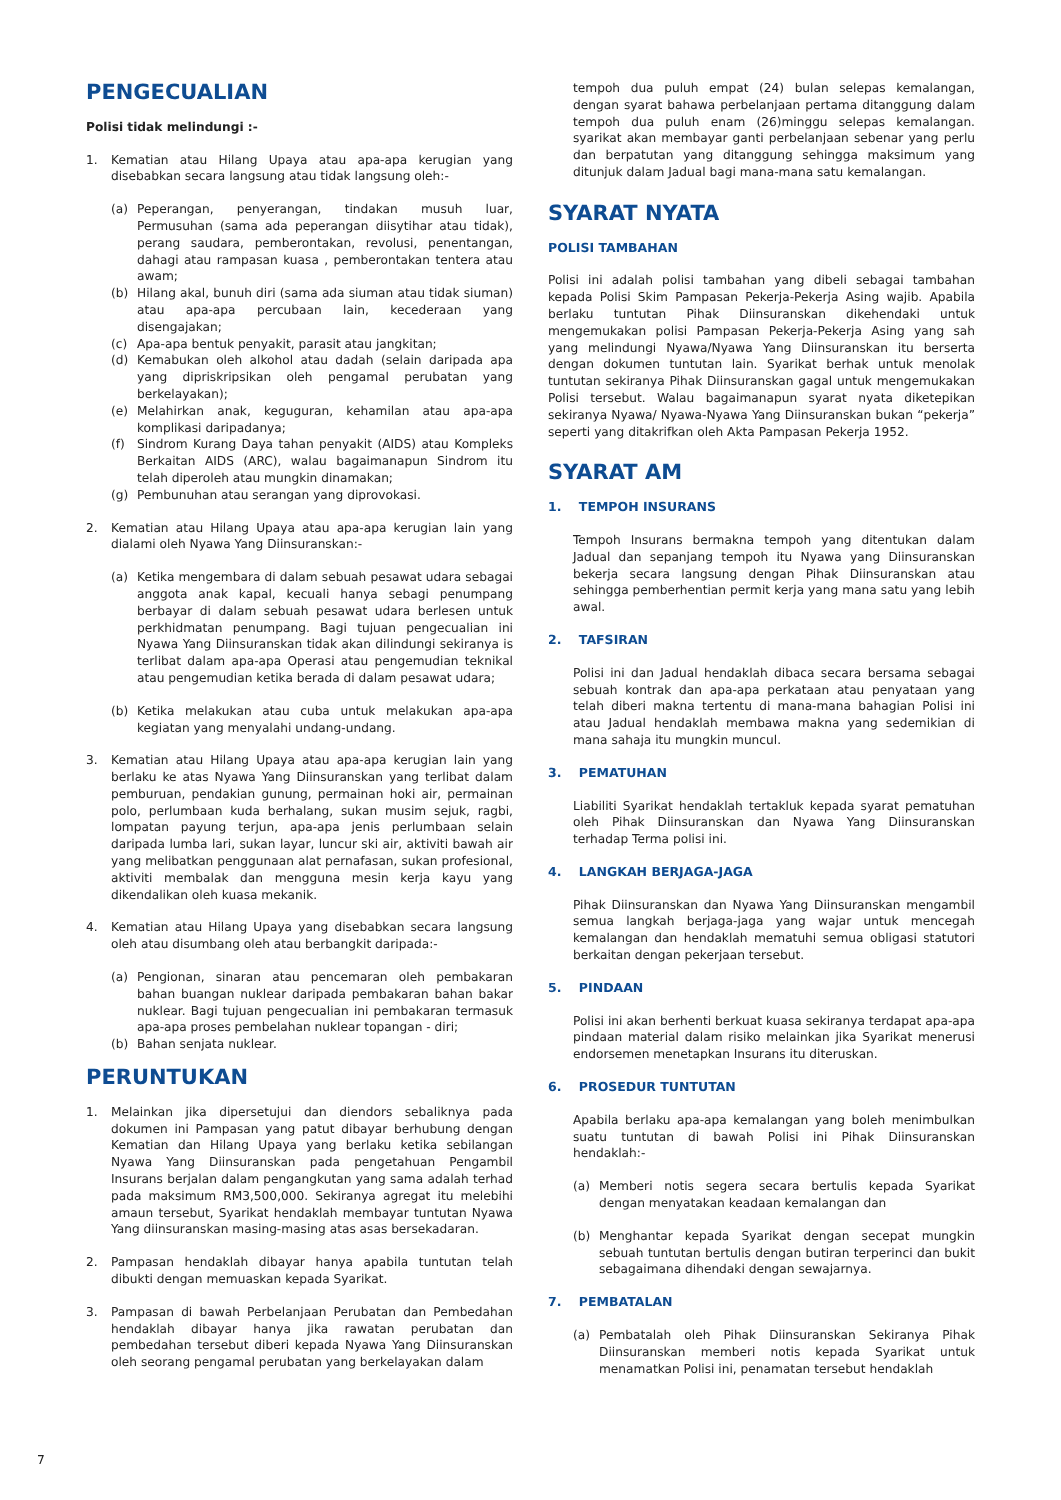PENGECUALIAN
Polisi tidak melindungi :-
1. Kematian atau Hilang Upaya atau apa-apa kerugian yang disebabkan secara langsung atau tidak langsung oleh:-
(a) Peperangan, penyerangan, tindakan musuh luar, Permusuhan (sama ada peperangan diisytihar atau tidak), perang saudara, pemberontakan, revolusi, penentangan, dahagi atau rampasan kuasa , pemberontakan tentera atau awam;
(b) Hilang akal, bunuh diri (sama ada siuman atau tidak siuman) atau apa-apa percubaan lain, kecederaan yang disengajakan;
(c) Apa-apa bentuk penyakit, parasit atau jangkitan;
(d) Kemabukan oleh alkohol atau dadah (selain daripada apa yang dipriskripsikan oleh pengamal perubatan yang berkelayakan);
(e) Melahirkan anak, keguguran, kehamilan atau apa-apa komplikasi daripadanya;
(f) Sindrom Kurang Daya tahan penyakit (AIDS) atau Kompleks Berkaitan AIDS (ARC), walau bagaimanapun Sindrom itu telah diperoleh atau mungkin dinamakan;
(g) Pembunuhan atau serangan yang diprovokasi.
2. Kematian atau Hilang Upaya atau apa-apa kerugian lain yang dialami oleh Nyawa Yang Diinsuranskan:-
(a) Ketika mengembara di dalam sebuah pesawat udara sebagai anggota anak kapal, kecuali hanya sebagi penumpang berbayar di dalam sebuah pesawat udara berlesen untuk perkhidmatan penumpang. Bagi tujuan pengecualian ini Nyawa Yang Diinsuranskan tidak akan dilindungi sekiranya is terlibat dalam apa-apa Operasi atau pengemudian teknikal atau pengemudian ketika berada di dalam pesawat udara;
(b) Ketika melakukan atau cuba untuk melakukan apa-apa kegiatan yang menyalahi undang-undang.
3. Kematian atau Hilang Upaya atau apa-apa kerugian lain yang berlaku ke atas Nyawa Yang Diinsuranskan yang terlibat dalam pemburuan, pendakian gunung, permainan hoki air, permainan polo, perlumbaan kuda berhalang, sukan musim sejuk, ragbi, lompatan payung terjun, apa-apa jenis perlumbaan selain daripada lumba lari, sukan layar, luncur ski air, aktiviti bawah air yang melibatkan penggunaan alat pernafasan, sukan profesional, aktiviti membalak dan mengguna mesin kerja kayu yang dikendalikan oleh kuasa mekanik.
4. Kematian atau Hilang Upaya yang disebabkan secara langsung oleh atau disumbang oleh atau berbangkit daripada:-
(a) Pengionan, sinaran atau pencemaran oleh pembakaran bahan buangan nuklear daripada pembakaran bahan bakar nuklear. Bagi tujuan pengecualian ini pembakaran termasuk apa-apa proses pembelahan nuklear topangan - diri;
(b) Bahan senjata nuklear.
PERUNTUKAN
1. Melainkan jika dipersetujui dan diendors sebaliknya pada dokumen ini Pampasan yang patut dibayar berhubung dengan Kematian dan Hilang Upaya yang berlaku ketika sebilangan Nyawa Yang Diinsuranskan pada pengetahuan Pengambil Insurans berjalan dalam pengangkutan yang sama adalah terhad pada maksimum RM3,500,000. Sekiranya agregat itu melebihi amaun tersebut, Syarikat hendaklah membayar tuntutan Nyawa Yang diinsuranskan masing-masing atas asas bersekadaran.
2. Pampasan hendaklah dibayar hanya apabila tuntutan telah dibukti dengan memuaskan kepada Syarikat.
3. Pampasan di bawah Perbelanjaan Perubatan dan Pembedahan hendaklah dibayar hanya jika rawatan perubatan dan pembedahan tersebut diberi kepada Nyawa Yang Diinsuranskan oleh seorang pengamal perubatan yang berkelayakan dalam
tempoh dua puluh empat (24) bulan selepas kemalangan, dengan syarat bahawa perbelanjaan pertama ditanggung dalam tempoh dua puluh enam (26)minggu selepas kemalangan. syarikat akan membayar ganti perbelanjaan sebenar yang perlu dan berpatutan yang ditanggung sehingga maksimum yang ditunjuk dalam Jadual bagi mana-mana satu kemalangan.
SYARAT NYATA
POLISI TAMBAHAN
Polisi ini adalah polisi tambahan yang dibeli sebagai tambahan kepada Polisi Skim Pampasan Pekerja-Pekerja Asing wajib. Apabila berlaku tuntutan Pihak Diinsuranskan dikehendaki untuk mengemukakan polisi Pampasan Pekerja-Pekerja Asing yang sah yang melindungi Nyawa/Nyawa Yang Diinsuranskan itu berserta dengan dokumen tuntutan lain. Syarikat berhak untuk menolak tuntutan sekiranya Pihak Diinsuranskan gagal untuk mengemukakan Polisi tersebut. Walau bagaimanapun syarat nyata diketepikan sekiranya Nyawa/ Nyawa-Nyawa Yang Diinsuranskan bukan “pekerja” seperti yang ditakrifkan oleh Akta Pampasan Pekerja 1952.
SYARAT AM
1. TEMPOH INSURANS
Tempoh Insurans bermakna tempoh yang ditentukan dalam Jadual dan sepanjang tempoh itu Nyawa yang Diinsuranskan bekerja secara langsung dengan Pihak Diinsuranskan atau sehingga pemberhentian permit kerja yang mana satu yang lebih awal.
2. TAFSIRAN
Polisi ini dan Jadual hendaklah dibaca secara bersama sebagai sebuah kontrak dan apa-apa perkataan atau penyataan yang telah diberi makna tertentu di mana-mana bahagian Polisi ini atau Jadual hendaklah membawa makna yang sedemikian di mana sahaja itu mungkin muncul.
3. PEMATUHAN
Liabiliti Syarikat hendaklah tertakluk kepada syarat pematuhan oleh Pihak Diinsuranskan dan Nyawa Yang Diinsuranskan terhadap Terma polisi ini.
4. LANGKAH BERJAGA-JAGA
Pihak Diinsuranskan dan Nyawa Yang Diinsuranskan mengambil semua langkah berjaga-jaga yang wajar untuk mencegah kemalangan dan hendaklah mematuhi semua obligasi statutori berkaitan dengan pekerjaan tersebut.
5. PINDAAN
Polisi ini akan berhenti berkuat kuasa sekiranya terdapat apa-apa pindaan material dalam risiko melainkan jika Syarikat menerusi endorsemen menetapkan Insurans itu diteruskan.
6. PROSEDUR TUNTUTAN
Apabila berlaku apa-apa kemalangan yang boleh menimbulkan suatu tuntutan di bawah Polisi ini Pihak Diinsuranskan hendaklah:-
(a) Memberi notis segera secara bertulis kepada Syarikat dengan menyatakan keadaan kemalangan dan
(b) Menghantar kepada Syarikat dengan secepat mungkin sebuah tuntutan bertulis dengan butiran terperinci dan bukit sebagaimana dihendaki dengan sewajarnya.
7. PEMBATALAN
(a) Pembatalah oleh Pihak Diinsuranskan Sekiranya Pihak Diinsuranskan memberi notis kepada Syarikat untuk menamatkan Polisi ini, penamatan tersebut hendaklah
7